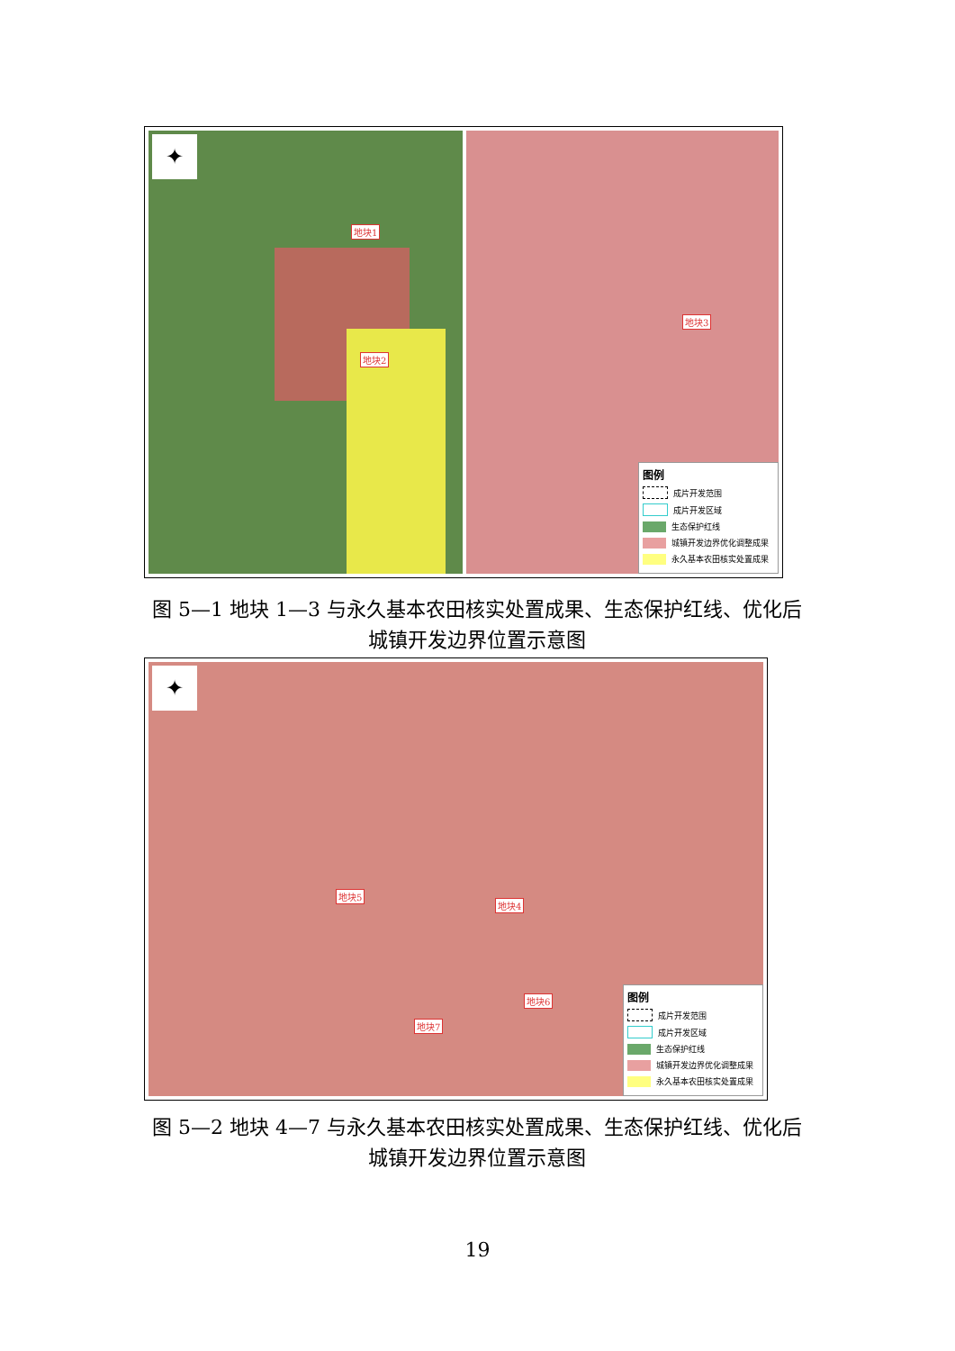✦
地块1
地块2
地块3
图例
成片开发范围
成片开发区域
生态保护红线
城镇开发边界优化调整成果
永久基本农田核实处置成果
图 5—1 地块 1—3 与永久基本农田核实处置成果、生态保护红线、优化后城镇开发边界位置示意图
✦
地块5
地块4
地块6
地块7
图例
成片开发范围
成片开发区域
生态保护红线
城镇开发边界优化调整成果
永久基本农田核实处置成果
图 5—2 地块 4—7 与永久基本农田核实处置成果、生态保护红线、优化后城镇开发边界位置示意图
19